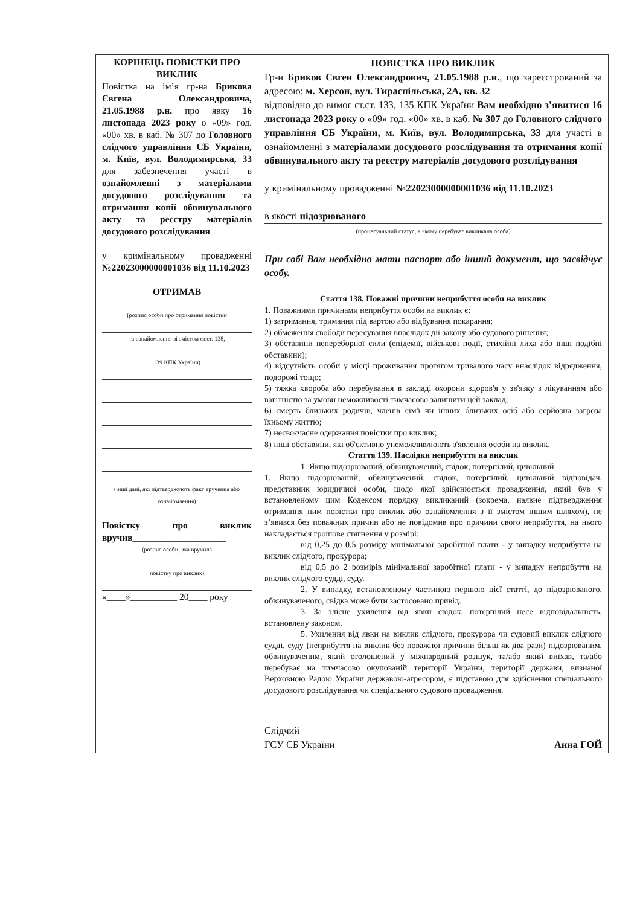| КОРІНЕЦЬ ПОВІСТКИ ПРО ВИКЛИК Повістка на ім’я гр-на Брикова Євгена Олександровича, 21.05.1988 р.н. про явку 16 листопада 2023 року о «09» год. «00» хв. в каб. № 307 до Головного слідчого управління СБ України, м. Київ, вул. Володимирська, 33 для забезпечення участі в ознайомленні з матеріалами досудового розслідування та отримання копії обвинувального акту та реєстру матеріалів досудового розслідування у кримінальному провадженні №22023000000001036 від 11.10.2023 ОТРИМАВ (розпис особи про отримання повістки та ознайомлення зі змістом ст.ст. 138, 139 КПК України) (інші дані, які підтверджують факт вручення або ознайомлення) Повістку про виклик вручив ____________________ (розпис особи, яка вручила повістку про виклик) «____»__________ 20____ року | ПОВІСТКА ПРО ВИКЛИК Гр-н Бриков Євген Олександрович, 21.05.1988 р.н. , що зареєстрований за адресою: м. Херсон, вул. Тираспільська, 2А, кв. 32 відповідно до вимог ст.ст. 133, 135 КПК України Вам необхідно з’явитися 16 листопада 2023 року о «09» год. «00» хв. в каб. № 307 до Головного слідчого управління СБ України, м. Київ, вул. Володимирська, 33 для участі в ознайомленні з матеріалами досудового розслідування та отримання копії обвинувального акту та реєстру матеріалів досудового розслідування у кримінальному провадженні №22023000000001036 від 11.10.2023 в якості підозрюваного (процесуальний статус, в якому перебуває викликана особа) При собі Вам необхідно мати паспорт або інший документ, що засвідчує особу. Стаття 138. Поважні причини неприбуття особи на виклик 1. Поважними причинами неприбуття особи на виклик є: 1) затримання, тримання під вартою або відбування покарання; 2) обмеження свободи пересування внаслідок дії закону або судового рішення; 3) обставини непереборної сили (епідемії, військові події, стихійні лиха або інші подібні обставини); 4) відсутність особи у місці проживання протягом тривалого часу внаслідок відрядження, подорожі тощо; 5) тяжка хвороба або перебування в закладі охорони здоров'я у зв'язку з лікуванням або вагітністю за умови неможливості тимчасово залишити цей заклад; 6) смерть близьких родичів, членів сім'ї чи інших близьких осіб або серйозна загроза їхньому життю; 7) несвоєчасне одержання повістки про виклик; 8) інші обставини, які об'єктивно унеможливлюють з'явлення особи на виклик. Стаття 139. Наслідки неприбуття на виклик 1. Якщо підозрюваний, обвинувачений, свідок, потерпілий, цивільний 1. Якщо підозрюваний, обвинувачений, свідок, потерпілий, цивільний відповідач, представник юридичної особи, щодо якої здійснюється провадження, який був у встановленому цим Кодексом порядку викликаний (зокрема, наявне підтвердження отримання ним повістки про виклик або ознайомлення з її змістом іншим шляхом), не з’явився без поважних причин або не повідомив про причини свого неприбуття, на нього накладається грошове стягнення у розмірі: від 0,25 до 0,5 розміру мінімальної заробітної плати - у випадку неприбуття на виклик слідчого, прокурора; від 0,5 до 2 розмірів мінімальної заробітної плати - у випадку неприбуття на виклик слідчого судді, суду. 2. У випадку, встановленому частиною першою цієї статті, до підозрюваного, обвинуваченого, свідка може бути застосовано привід. 3. За злісне ухилення від явки свідок, потерпілий несе відповідальність, встановлену законом. 5. Ухилення від явки на виклик слідчого, прокурора чи судовий виклик слідчого судді, суду (неприбуття на виклик без поважної причини більш як два рази) підозрюваним, обвинуваченим, який оголошений у міжнародний розшук, та/або який виїхав, та/або перебуває на тимчасово окупованій території України, території держави, визнаної Верховною Радою України державою-агресором, є підставою для здійснення спеціального досудового розслідування чи спеціального судового провадження. Слідчий ГСУ СБ України Анна ГОЙ |